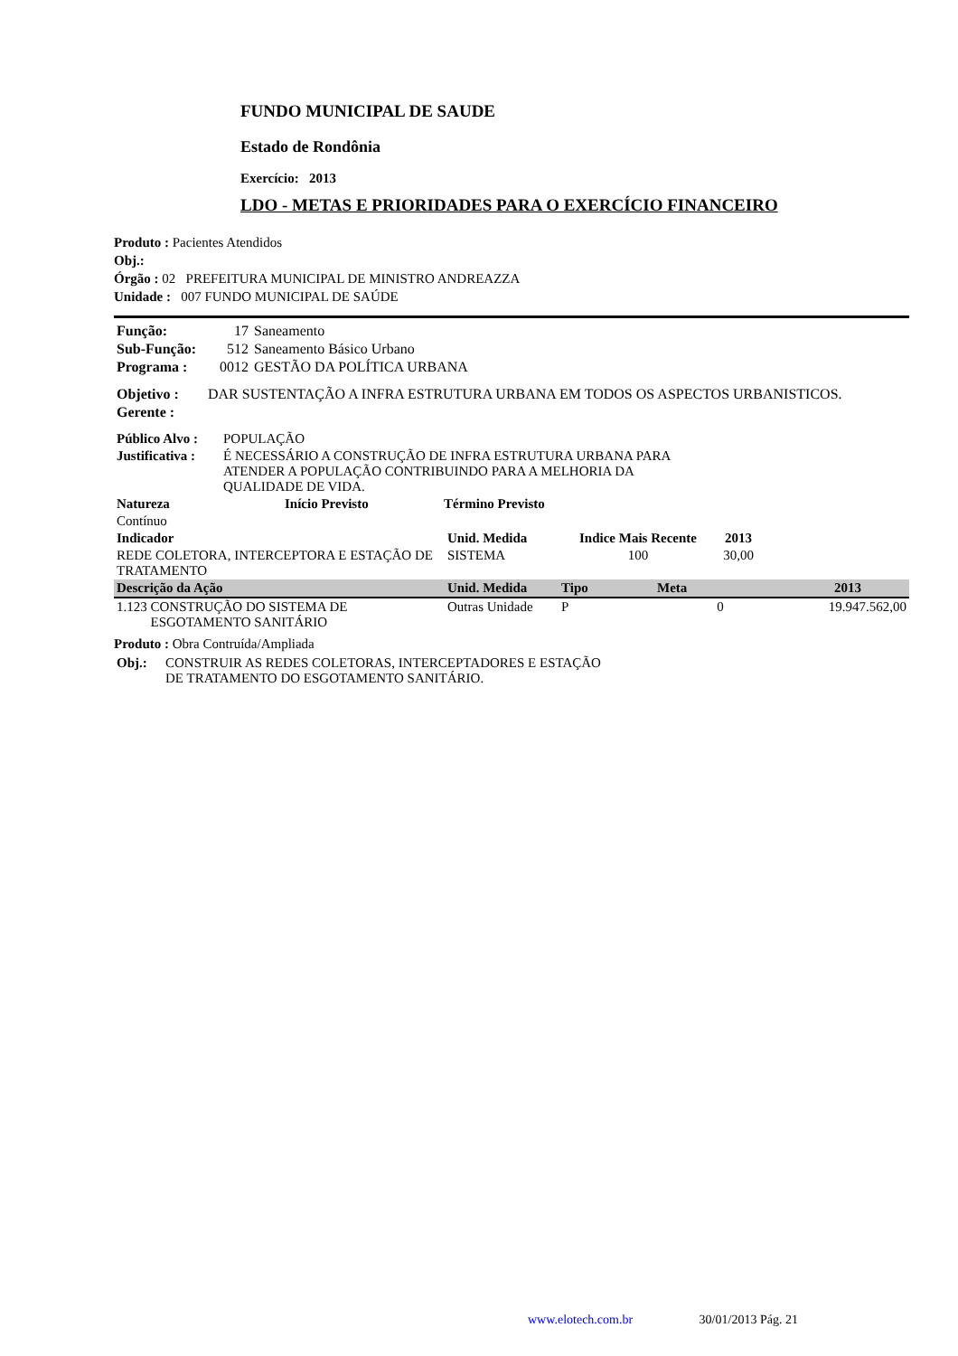FUNDO MUNICIPAL DE SAUDE
Estado de Rondônia
Exercício: 2013
LDO - METAS E PRIORIDADES PARA O EXERCÍCIO FINANCEIRO
Produto : Pacientes Atendidos
Obj.:
Órgão : 02 PREFEITURA MUNICIPAL DE MINISTRO ANDREAZZA
Unidade : 007 FUNDO MUNICIPAL DE SAÚDE
| Função: | 17 | Saneamento |
| Sub-Função: | 512 | Saneamento Básico Urbano |
| Programa : | 0012 | GESTÃO DA POLÍTICA URBANA |
| Objetivo : | DAR SUSTENTAÇÃO A INFRA ESTRUTURA URBANA EM TODOS OS ASPECTOS URBANISTICOS. |
| Gerente : | |
| Público Alvo : | POPULAÇÃO |
| Justificativa : | É NECESSÁRIO A CONSTRUÇÃO DE INFRA ESTRUTURA URBANA PARA ATENDER A POPULAÇÃO CONTRIBUINDO PARA A MELHORIA DA QUALIDADE DE VIDA. |
| Natureza | Início Previsto | Término Previsto |
| --- | --- | --- |
| Contínuo | | |
| Indicador | Unid. Medida | Indice Mais Recente | 2013 | |
| --- | --- | --- | --- | --- |
| REDE COLETORA, INTERCEPTORA E ESTAÇÃO DE TRATAMENTO | SISTEMA | 100 | 30,00 | |
| Descrição da Ação | Unid. Medida | Tipo | Meta | 2013 |
| --- | --- | --- | --- | --- |
| 1.123 CONSTRUÇÃO DO SISTEMA DE ESGOTAMENTO SANITÁRIO | Outras Unidade | P | 0 | 19.947.562,00 |
Produto : Obra Contruída/Ampliada
| Obj.: | CONSTRUIR AS REDES COLETORAS, INTERCEPTADORES E ESTAÇÃO DE TRATAMENTO DO ESGOTAMENTO SANITÁRIO. |
www.elotech.com.br 30/01/2013 Pág. 21